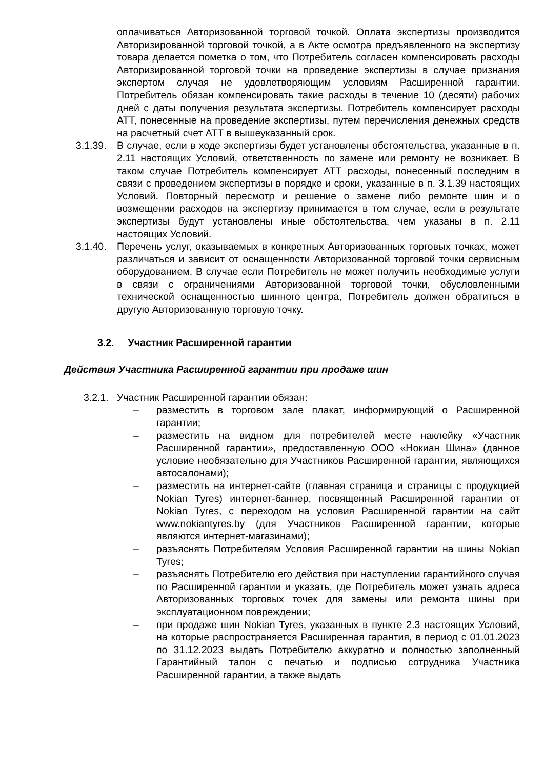оплачиваться Авторизованной торговой точкой. Оплата экспертизы производится Авторизированной торговой точкой, а в Акте осмотра предъявленного на экспертизу товара делается пометка о том, что Потребитель согласен компенсировать расходы Авторизированной торговой точки на проведение экспертизы в случае признания экспертом случая не удовлетворяющим условиям Расширенной гарантии. Потребитель обязан компенсировать такие расходы в течение 10 (десяти) рабочих дней с даты получения результата экспертизы. Потребитель компенсирует расходы АТТ, понесенные на проведение экспертизы, путем перечисления денежных средств на расчетный счет АТТ в вышеуказанный срок.
3.1.39.
В случае, если в ходе экспертизы будет установлены обстоятельства, указанные в п. 2.11 настоящих Условий, ответственность по замене или ремонту не возникает. В таком случае Потребитель компенсирует АТТ расходы, понесенный последним в связи с проведением экспертизы в порядке и сроки, указанные в п. 3.1.39 настоящих Условий. Повторный пересмотр и решение о замене либо ремонте шин и о возмещении расходов на экспертизу принимается в том случае, если в результате экспертизы будут установлены иные обстоятельства, чем указаны в п. 2.11 настоящих Условий.
3.1.40.
Перечень услуг, оказываемых в конкретных Авторизованных торговых точках, может различаться и зависит от оснащенности Авторизованной торговой точки сервисным оборудованием. В случае если Потребитель не может получить необходимые услуги в связи с ограничениями Авторизованной торговой точки, обусловленными технической оснащенностью шинного центра, Потребитель должен обратиться в другую Авторизованную торговую точку.
3.2. Участник Расширенной гарантии
Действия Участника Расширенной гарантии при продаже шин
3.2.1.
Участник Расширенной гарантии обязан:
– разместить в торговом зале плакат, информирующий о Расширенной гарантии;
– разместить на видном для потребителей месте наклейку «Участник Расширенной гарантии», предоставленную ООО «Нокиан Шина» (данное условие необязательно для Участников Расширенной гарантии, являющихся автосалонами);
– разместить на интернет-сайте (главная страница и страницы с продукцией Nokian Tyres) интернет-баннер, посвященный Расширенной гарантии от Nokian Tyres, с переходом на условия Расширенной гарантии на сайт www.nokiantyres.by (для Участников Расширенной гарантии, которые являются интернет-магазинами);
– разъяснять Потребителям Условия Расширенной гарантии на шины Nokian Tyres;
– разъяснять Потребителю его действия при наступлении гарантийного случая по Расширенной гарантии и указать, где Потребитель может узнать адреса Авторизованных торговых точек для замены или ремонта шины при эксплуатационном повреждении;
– при продаже шин Nokian Tyres, указанных в пункте 2.3 настоящих Условий, на которые распространяется Расширенная гарантия, в период с 01.01.2023 по 31.12.2023 выдать Потребителю аккуратно и полностью заполненный Гарантийный талон с печатью и подписью сотрудника Участника Расширенной гарантии, а также выдать